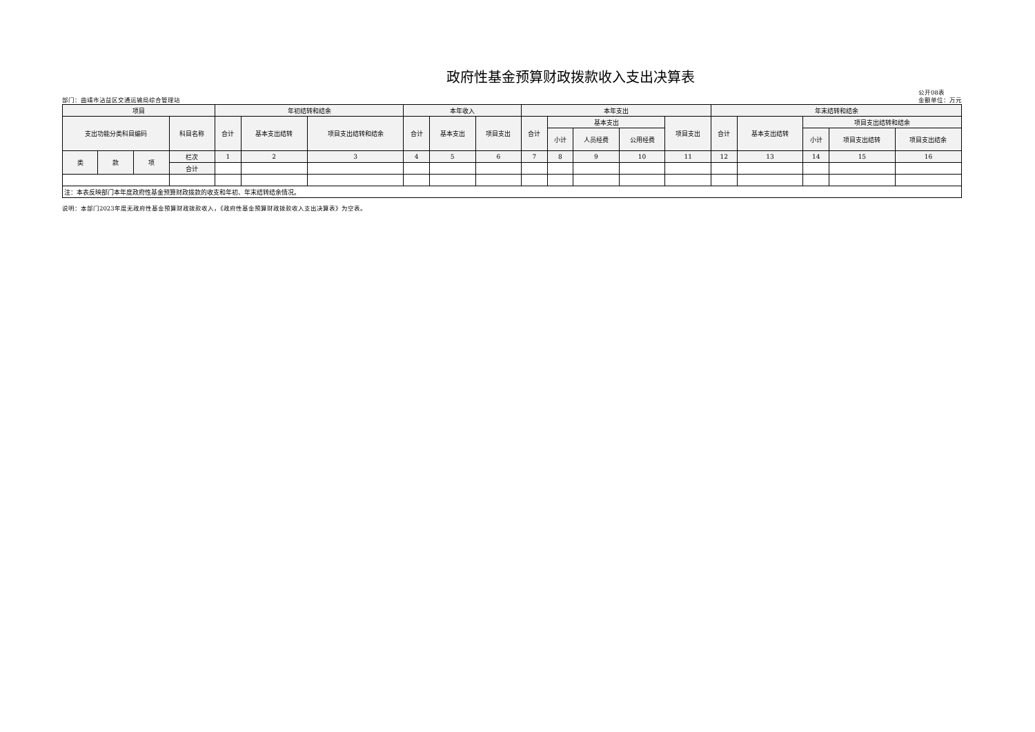政府性基金预算财政拨款收入支出决算表
部门：曲靖市沾益区交通运输局综合管理站
公开08表
金额单位：万元
| 项目 | | | | 年初结转和结余 | | | 本年收入 | | | 本年支出 | | | | | 年末结转和结余 | | | | |
| --- | --- | --- | --- | --- | --- | --- | --- | --- | --- | --- | --- | --- | --- | --- | --- | --- | --- | --- | --- |
| 支出功能分类科目编码 | | | 科目名称 | 合计 | 基本支出结转 | 项目支出结转和结余 | 合计 | 基本支出 | 项目支出 | 合计 | 基本支出 | | | 项目支出 | 合计 | 基本支出结转 | 项目支出结转和结余 | | |
| | | | | | | | | | | | 小计 | 人员经费 | 公用经费 | | | | 小计 | 项目支出结转 | 项目支出结余 |
| 类 | 款 | 项 | 栏次 | 1 | 2 | 3 | 4 | 5 | 6 | 7 | 8 | 9 | 10 | 11 | 12 | 13 | 14 | 15 | 16 |
| | | | 合计 | | | | | | | | | | | | | | | | |
| 注：本表反映部门本年度政府性基金预算财政拨款的收支和年初、年末结转结余情况。 | | | | | | | | | | | | | | | | | | | |
说明：本部门2023年度无政府性基金预算财政拨款收入，《政府性基金预算财政拨款收入支出决算表》为空表。